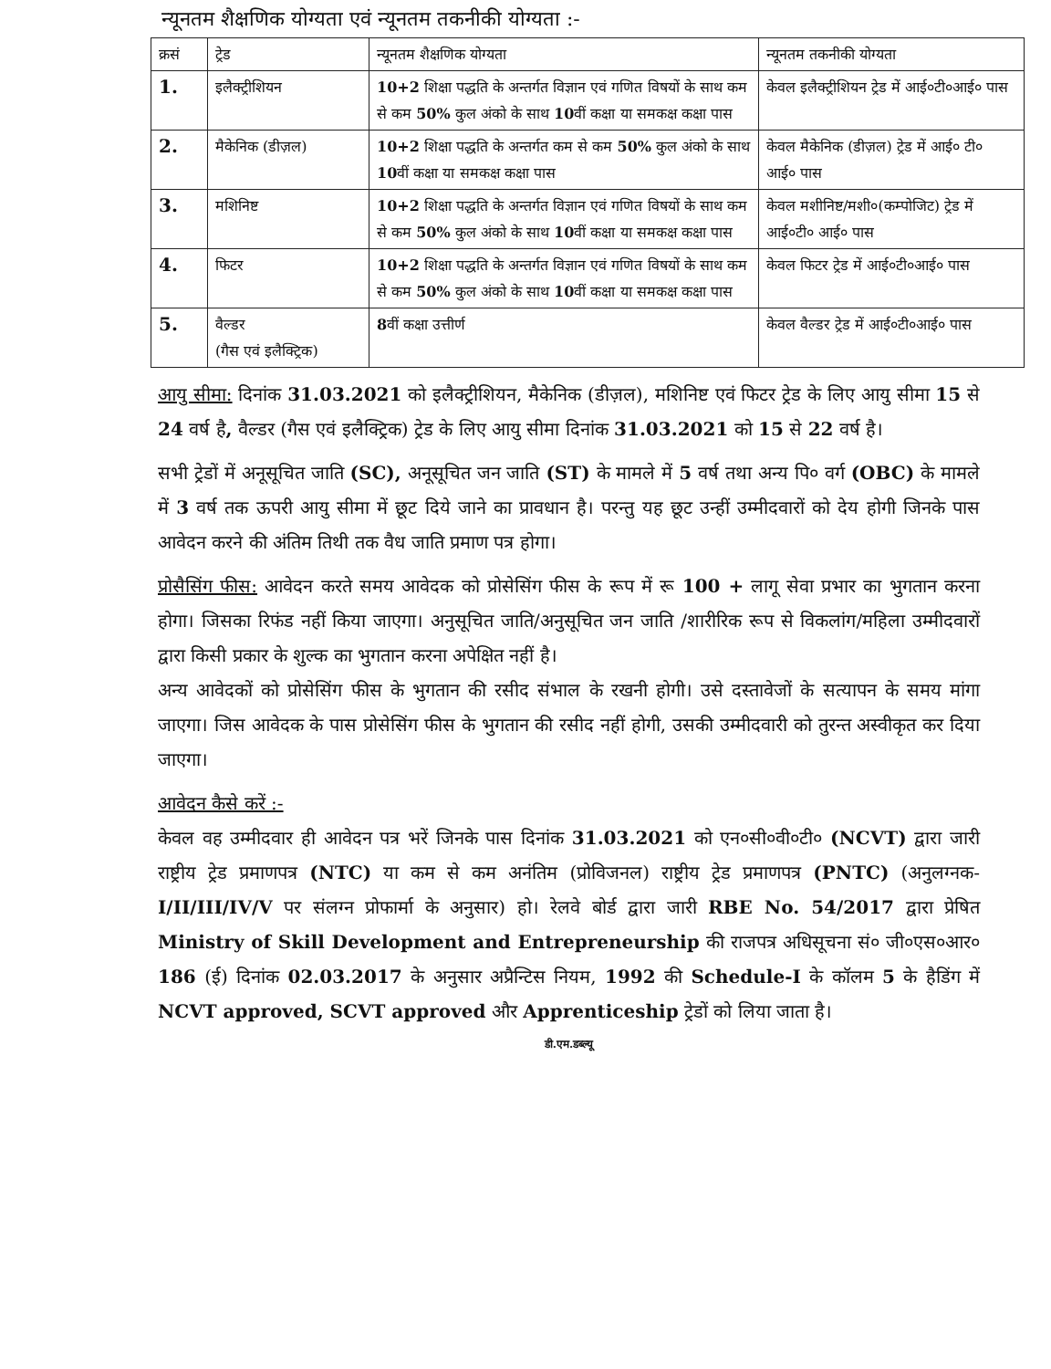न्यूनतम शैक्षणिक योग्यता एवं न्यूनतम तकनीकी योग्यता :-
| क्रसं | ट्रेड | न्यूनतम शैक्षणिक योग्यता | न्यूनतम तकनीकी योग्यता |
| --- | --- | --- | --- |
| 1. | इलैक्ट्रीशियन | 10+2 शिक्षा पद्धति के अन्तर्गत विज्ञान एवं गणित विषयों के साथ कम से कम 50% कुल अंको के साथ 10 वीं कक्षा या समकक्ष कक्षा पास | केवल इलैक्ट्रीशियन ट्रेड में आई०टी०आई० पास |
| 2. | मैकेनिक (डीज़ल) | 10+2 शिक्षा पद्धति के अन्तर्गत कम से कम 50% कुल अंको के साथ 10 वीं कक्षा या समकक्ष कक्षा पास | केवल मैकेनिक (डीज़ल) ट्रेड में आई० टी० आई० पास |
| 3. | मशिनिष्ट | 10+2 शिक्षा पद्धति के अन्तर्गत विज्ञान एवं गणित विषयों के साथ कम से कम 50% कुल अंको के साथ 10 वीं कक्षा या समकक्ष कक्षा पास | केवल मशीनिष्ट/मशी०(कम्पोजिट) ट्रेड में आई०टी० आई० पास |
| 4. | फिटर | 10+2 शिक्षा पद्धति के अन्तर्गत विज्ञान एवं गणित विषयों के साथ कम से कम 50% कुल अंको के साथ 10 वीं कक्षा या समकक्ष कक्षा पास | केवल फिटर ट्रेड में आई०टी०आई० पास |
| 5. | वैल्डर (गैस एवं इलैक्ट्रिक) | 8 वीं कक्षा उत्तीर्ण | केवल वैल्डर ट्रेड में आई०टी०आई० पास |
आयु सीमा: दिनांक 31.03.2021 को इलैक्ट्रीशियन, मैकेनिक (डीज़ल), मशिनिष्ट एवं फिटर ट्रेड के लिए आयु सीमा 15 से 24 वर्ष है, वैल्डर (गैस एवं इलैक्ट्रिक) ट्रेड के लिए आयु सीमा दिनांक 31.03.2021 को 15 से 22 वर्ष है।
सभी ट्रेडों में अनूसूचित जाति (SC), अनूसूचित जन जाति (ST) के मामले में 5 वर्ष तथा अन्य पि० वर्ग (OBC) के मामले में 3 वर्ष तक ऊपरी आयु सीमा में छूट दिये जाने का प्रावधान है। परन्तु यह छूट उन्हीं उम्मीदवारों को देय होगी जिनके पास आवेदन करने की अंतिम तिथी तक वैध जाति प्रमाण पत्र होगा।
प्रोसैसिंग फीस: आवेदन करते समय आवेदक को प्रोसेसिंग फीस के रूप में रू 100 + लागू सेवा प्रभार का भुगतान करना होगा। जिसका रिफंड नहीं किया जाएगा। अनुसूचित जाति/अनुसूचित जन जाति /शारीरिक रूप से विकलांग/महिला उम्मीदवारों द्वारा किसी प्रकार के शुल्क का भुगतान करना अपेक्षित नहीं है।
अन्य आवेदकों को प्रोसेसिंग फीस के भुगतान की रसीद संभाल के रखनी होगी। उसे दस्तावेजों के सत्यापन के समय मांगा जाएगा। जिस आवेदक के पास प्रोसेसिंग फीस के भुगतान की रसीद नहीं होगी, उसकी उम्मीदवारी को तुरन्त अस्वीकृत कर दिया जाएगा।
आवेदन कैसे करें :-
केवल वह उम्मीदवार ही आवेदन पत्र भरें जिनके पास दिनांक 31.03.2021 को एन०सी०वी०टी० (NCVT) द्वारा जारी राष्ट्रीय ट्रेड प्रमाणपत्र (NTC) या कम से कम अनंतिम (प्रोविजनल) राष्ट्रीय ट्रेड प्रमाणपत्र (PNTC) (अनुलग्नक-I/II/III/IV/V पर संलग्न प्रोफार्मा के अनुसार) हो। रेलवे बोर्ड द्वारा जारी RBE No. 54/2017 द्वारा प्रेषित Ministry of Skill Development and Entrepreneurship की राजपत्र अधिसूचना सं० जी०एस०आर० 186 (ई) दिनांक 02.03.2017 के अनुसार अप्रैन्टिस नियम, 1992 की Schedule-I के कॉलम 5 के हैडिंग में NCVT approved, SCVT approved और Apprenticeship ट्रेडों को लिया जाता है।
डी.एम.डब्ल्यू